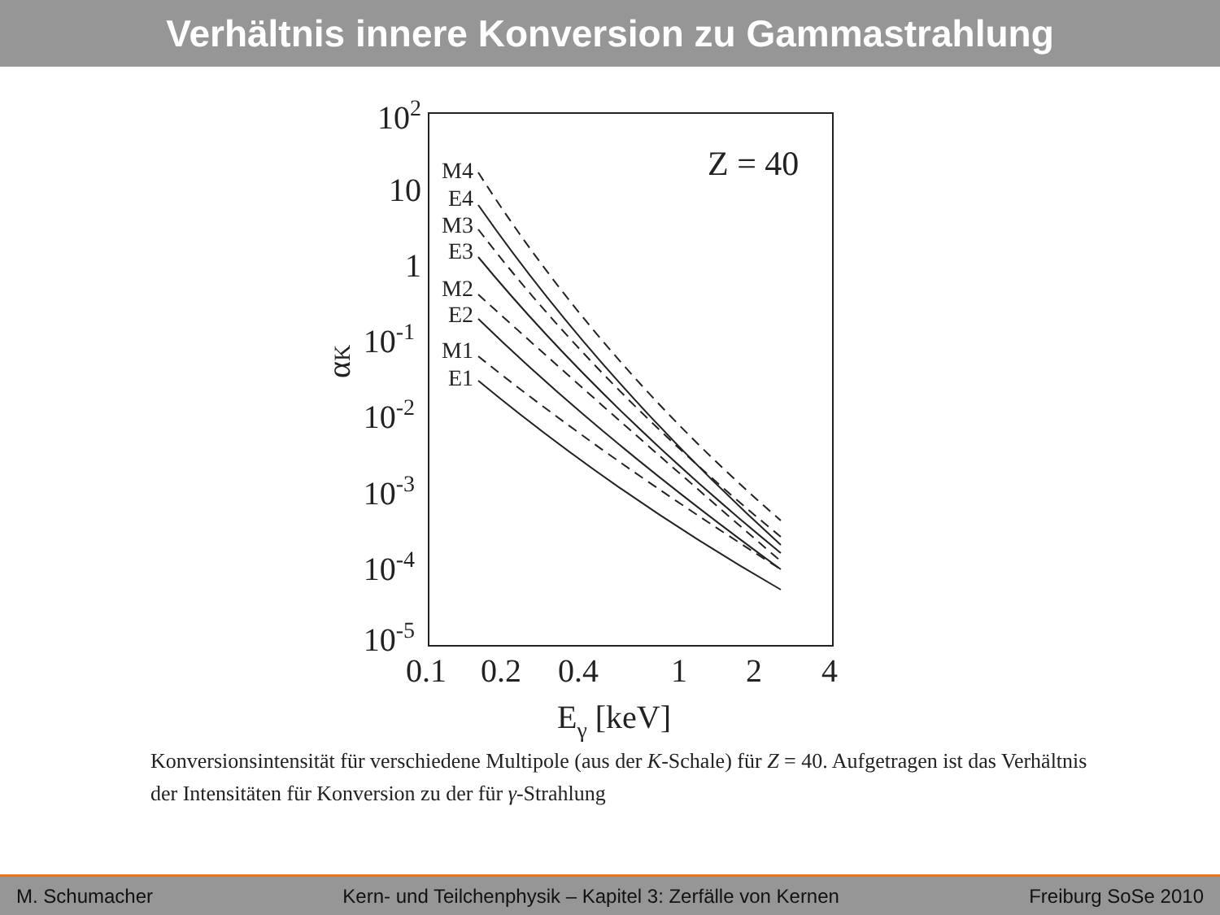Verhältnis innere Konversion zu Gammastrahlung
102
10
1
10-1
10-2
10-3
10-4
10-5
0.1
0.2
0.4
1
2
4
Eγ [keV]
αK
Z = 40
M4
E4
M3
E3
M2
E2
M1
E1
Konversionsintensität für verschiedene Multipole (aus der K-Schale) für Z = 40. Aufgetragen ist das Verhältnis der Intensitäten für Konversion zu der für γ-Strahlung
M. Schumacher Kern- und Teilchenphysik – Kapitel 3: Zerfälle von Kernen Freiburg SoSe 2010